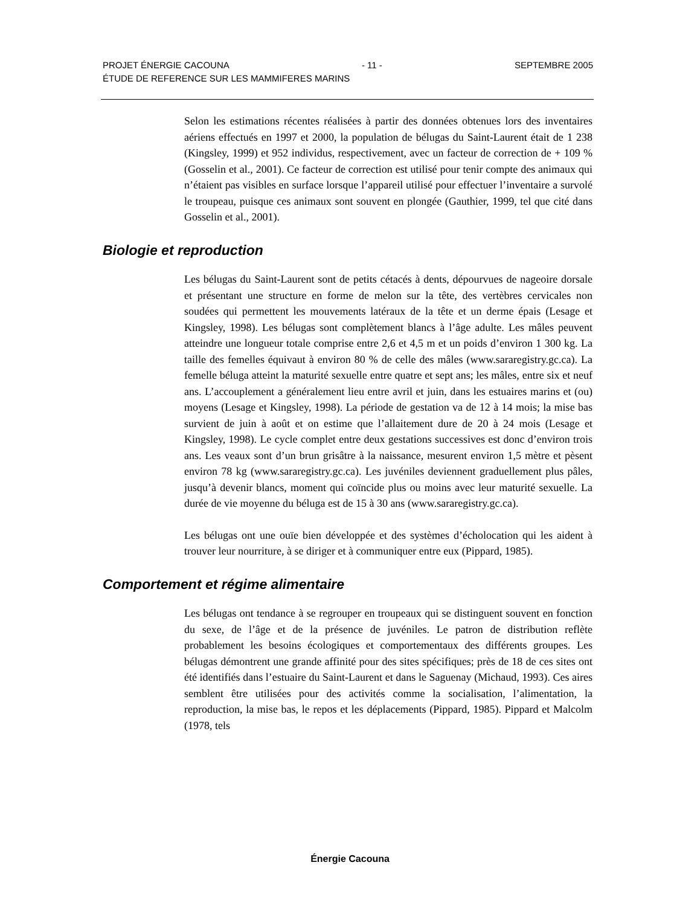PROJET ÉNERGIE CACOUNA - 11 - SEPTEMBRE 2005
ÉTUDE DE REFERENCE SUR LES MAMMIFERES MARINS
Selon les estimations récentes réalisées à partir des données obtenues lors des inventaires aériens effectués en 1997 et 2000, la population de bélugas du Saint-Laurent était de 1 238 (Kingsley, 1999) et 952 individus, respectivement, avec un facteur de correction de + 109 % (Gosselin et al., 2001). Ce facteur de correction est utilisé pour tenir compte des animaux qui n’étaient pas visibles en surface lorsque l’appareil utilisé pour effectuer l’inventaire a survolé le troupeau, puisque ces animaux sont souvent en plongée (Gauthier, 1999, tel que cité dans Gosselin et al., 2001).
Biologie et reproduction
Les bélugas du Saint-Laurent sont de petits cétacés à dents, dépourvues de nageoire dorsale et présentant une structure en forme de melon sur la tête, des vertèbres cervicales non soudées qui permettent les mouvements latéraux de la tête et un derme épais (Lesage et Kingsley, 1998). Les bélugas sont complètement blancs à l’âge adulte. Les mâles peuvent atteindre une longueur totale comprise entre 2,6 et 4,5 m et un poids d’environ 1 300 kg. La taille des femelles équivaut à environ 80 % de celle des mâles (www.sararegistry.gc.ca). La femelle béluga atteint la maturité sexuelle entre quatre et sept ans; les mâles, entre six et neuf ans. L’accouplement a généralement lieu entre avril et juin, dans les estuaires marins et (ou) moyens (Lesage et Kingsley, 1998). La période de gestation va de 12 à 14 mois; la mise bas survient de juin à août et on estime que l’allaitement dure de 20 à 24 mois (Lesage et Kingsley, 1998). Le cycle complet entre deux gestations successives est donc d’environ trois ans. Les veaux sont d’un brun grisâtre à la naissance, mesurent environ 1,5 mètre et pèsent environ 78 kg (www.sararegistry.gc.ca). Les juvéniles deviennent graduellement plus pâles, jusqu’à devenir blancs, moment qui coïncide plus ou moins avec leur maturité sexuelle. La durée de vie moyenne du béluga est de 15 à 30 ans (www.sararegistry.gc.ca).
Les bélugas ont une ouïe bien développée et des systèmes d’écholocation qui les aident à trouver leur nourriture, à se diriger et à communiquer entre eux (Pippard, 1985).
Comportement et régime alimentaire
Les bélugas ont tendance à se regrouper en troupeaux qui se distinguent souvent en fonction du sexe, de l’âge et de la présence de juvéniles. Le patron de distribution reflète probablement les besoins écologiques et comportementaux des différents groupes. Les bélugas démontrent une grande affinité pour des sites spécifiques; près de 18 de ces sites ont été identifiés dans l’estuaire du Saint-Laurent et dans le Saguenay (Michaud, 1993). Ces aires semblent être utilisées pour des activités comme la socialisation, l’alimentation, la reproduction, la mise bas, le repos et les déplacements (Pippard, 1985). Pippard et Malcolm (1978, tels
Énergie Cacouna